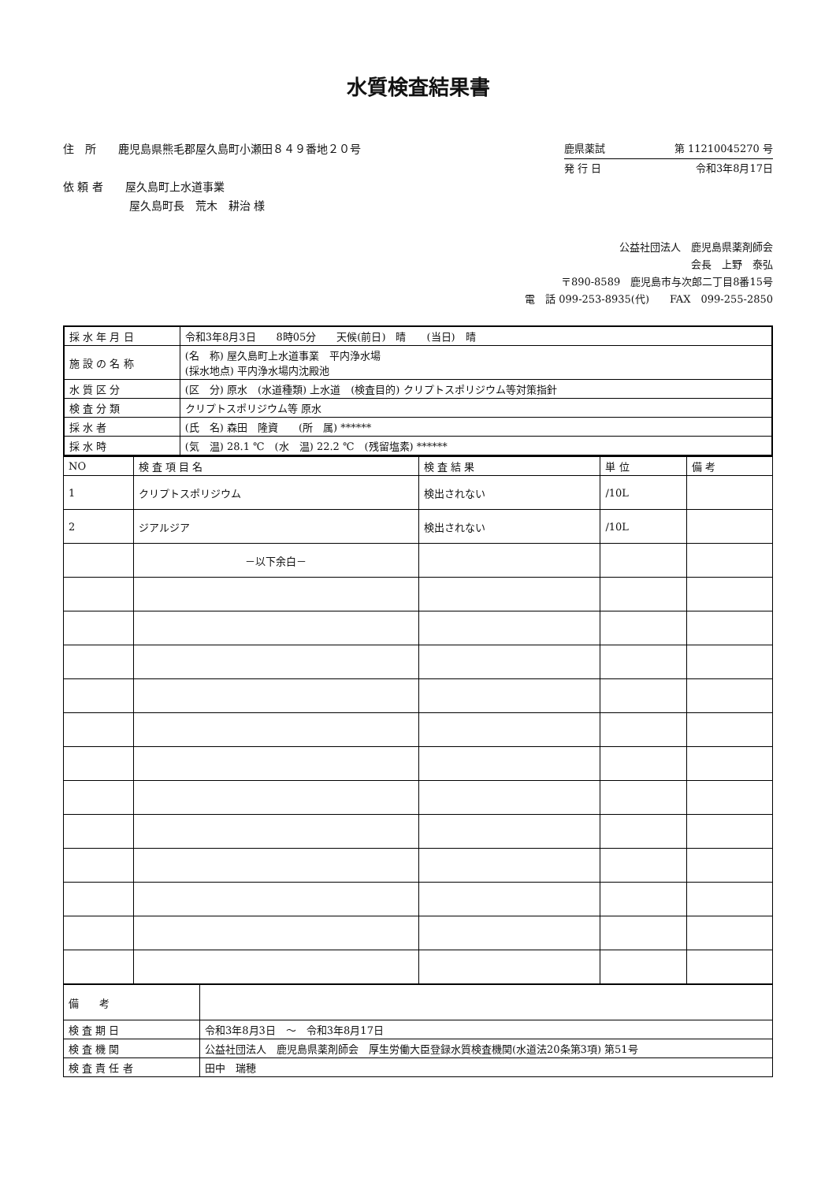水質検査結果書
住　所　　鹿児島県熊毛郡屋久島町小瀬田８４９番地２０号
依 頼 者　　屋久島町上水道事業
　　　　　　屋久島町長　荒木　耕治 様
鹿県薬試 第 11210045270 号
発 行 日 令和3年8月17日
公益社団法人　鹿児島県薬剤師会
会長　上野　泰弘
〒890-8589　鹿児島市与次郎二丁目8番15号
電　話 099-253-8935(代)　　FAX　099-255-2850
| 採 水 年 月 日 | 令和3年8月3日 8時05分 天候(前日) 晴 (当日) 晴 |
| 施 設 の 名 称 | (名 称) 屋久島町上水道事業 平内浄水場 (採水地点) 平内浄水場内沈殿池 |
| 水 質 区 分 | (区 分) 原水 (水道種類) 上水道 (検査目的) クリプトスポリジウム等対策指針 |
| 検 査 分 類 | クリプトスポリジウム等 原水 |
| 採 水 者 | (氏 名) 森田 隆資 (所 属) ****** |
| 採 水 時 | (気 温) 28.1 ℃ (水 温) 22.2 ℃ (残留塩素) ****** |
| NO | 検 査 項 目 名 | 検 査 結 果 | 単 位 | 備 考 |
| --- | --- | --- | --- | --- |
| 1 | クリプトスポリジウム | 検出されない | /10L | |
| 2 | ジアルジア | 検出されない | /10L | |
| | －以下余白－ | | | |
| 備 考 | |
| 検 査 期 日 | 令和3年8月3日 ～ 令和3年8月17日 |
| 検 査 機 関 | 公益社団法人 鹿児島県薬剤師会 厚生労働大臣登録水質検査機関(水道法20条第3項) 第51号 |
| 検 査 責 任 者 | 田中 瑞穂 |